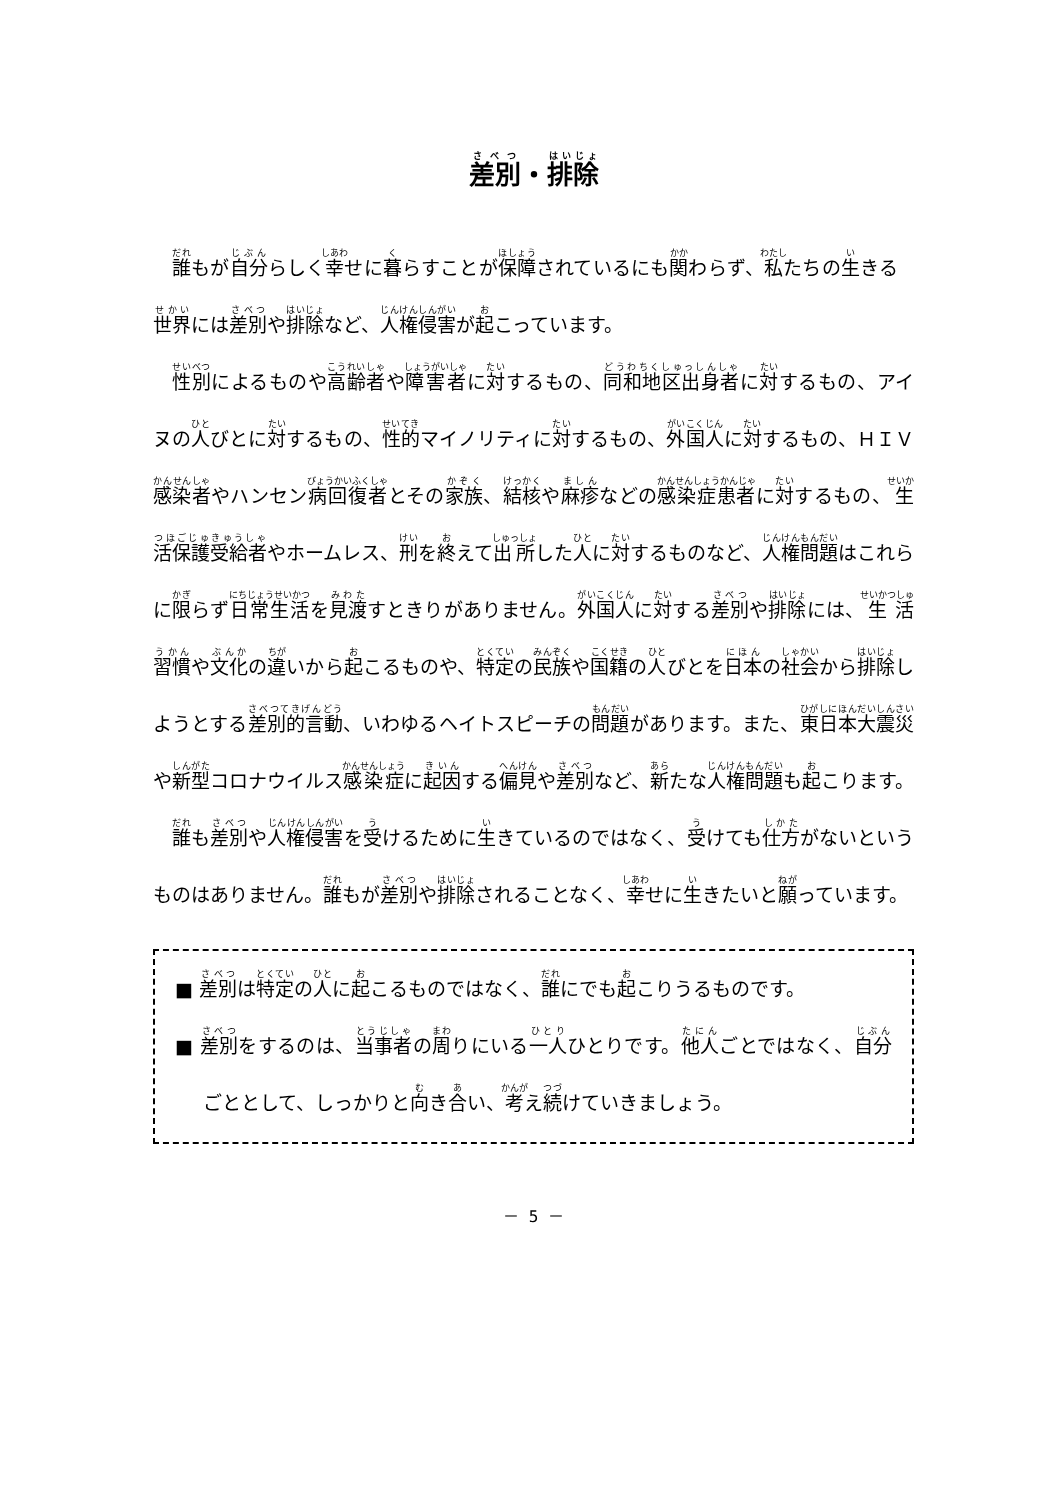差別・排除
誰もが自分らしく幸せに暮らすことが保障されているにも関わらず、私たちの生きる世界には差別や排除など、人権侵害が起こっています。
性別によるものや高齢者や障害者に対するもの、同和地区出身者に対するもの、アイヌの人びとに対するもの、性的マイノリティに対するもの、外国人に対するもの、ＨＩＶ感染者やハンセン病回復者とその家族、結核や麻疹などの感染症患者に対するもの、生活保護受給者やホームレス、刑を終えて出所した人に対するものなど、人権問題はこれらに限らず日常生活を見渡すときりがありません。外国人に対する差別や排除には、生活習慣や文化の違いから起こるものや、特定の民族や国籍の人びとを日本の社会から排除しようとする差別的言動、いわゆるヘイトスピーチの問題があります。また、東日本大震災や新型コロナウイルス感染症に起因する偏見や差別など、新たな人権問題も起こります。
誰も差別や人権侵害を受けるために生きているのではなく、受けても仕方がないというものはありません。誰もが差別や排除されることなく、幸せに生きたいと願っています。
■ 差別は特定の人に起こるものではなく、誰にでも起こりうるものです。
■ 差別をするのは、当事者の周りにいる一人ひとりです。他人ごとではなく、自分ごととして、しっかりと向き合い、考え続けていきましょう。
－ 5 －